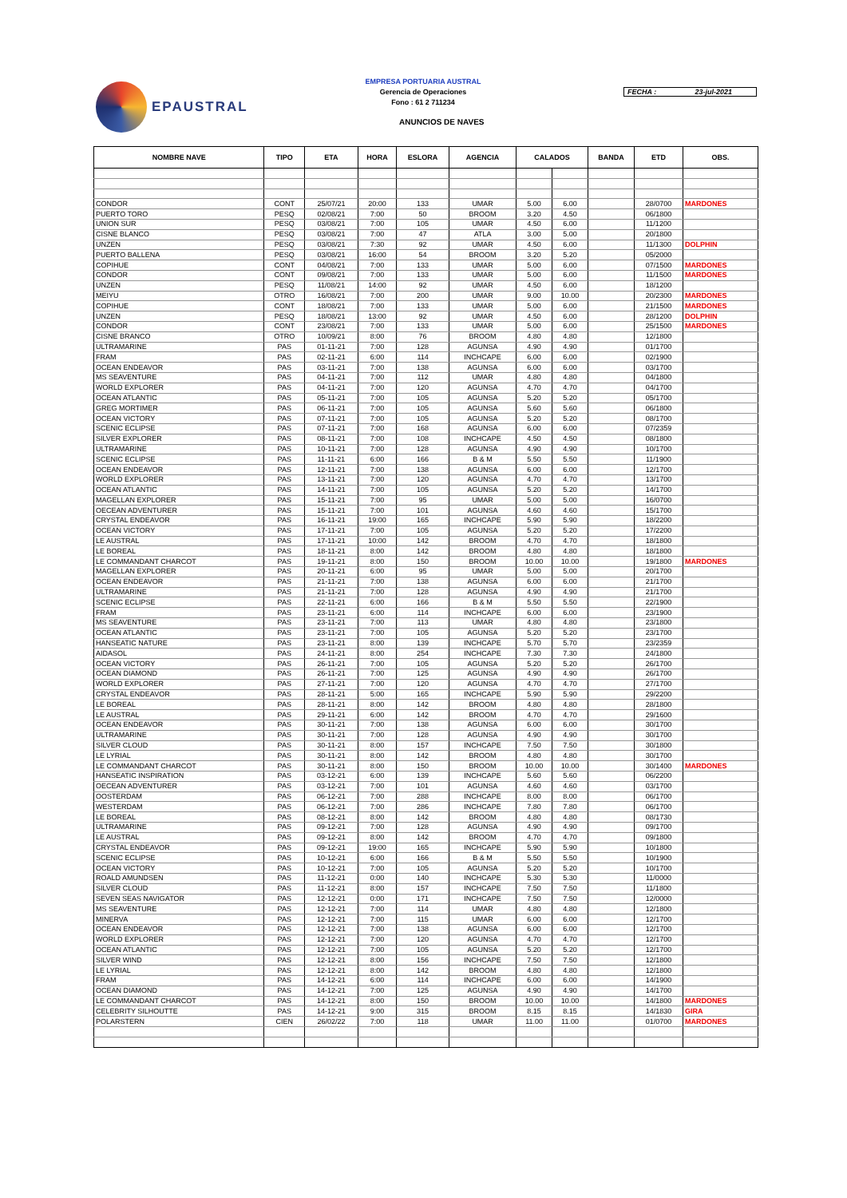EPAUSTRAL
EMPRESA PORTUARIA AUSTRAL
Gerencia de Operaciones
Fono : 61 2 711234
FECHA : 23-jul-2021
ANUNCIOS DE NAVES
| NOMBRE NAVE | TIPO | ETA | HORA | ESLORA | AGENCIA | CALADOS | | BANDA | ETD | OBS. |
| --- | --- | --- | --- | --- | --- | --- | --- | --- | --- | --- |
| CONDOR | CONT | 25/07/21 | 20:00 | 133 | UMAR | 5.00 | 6.00 | | 28/0700 | MARDONES |
| PUERTO TORO | PESQ | 02/08/21 | 7:00 | 50 | BROOM | 3.20 | 4.50 | | 06/1800 | |
| UNION SUR | PESQ | 03/08/21 | 7:00 | 105 | UMAR | 4.50 | 6.00 | | 11/1200 | |
| CISNE BLANCO | PESQ | 03/08/21 | 7:00 | 47 | ATLA | 3.00 | 5.00 | | 20/1800 | |
| UNZEN | PESQ | 03/08/21 | 7:30 | 92 | UMAR | 4.50 | 6.00 | | 11/1300 | DOLPHIN |
| PUERTO BALLENA | PESQ | 03/08/21 | 16:00 | 54 | BROOM | 3.20 | 5.20 | | 05/2000 | |
| COPIHUE | CONT | 04/08/21 | 7:00 | 133 | UMAR | 5.00 | 6.00 | | 07/1500 | MARDONES |
| CONDOR | CONT | 09/08/21 | 7:00 | 133 | UMAR | 5.00 | 6.00 | | 11/1500 | MARDONES |
| UNZEN | PESQ | 11/08/21 | 14:00 | 92 | UMAR | 4.50 | 6.00 | | 18/1200 | |
| MEIYU | OTRO | 16/08/21 | 7:00 | 200 | UMAR | 9.00 | 10.00 | | 20/2300 | MARDONES |
| COPIHUE | CONT | 18/08/21 | 7:00 | 133 | UMAR | 5.00 | 6.00 | | 21/1500 | MARDONES |
| UNZEN | PESQ | 18/08/21 | 13:00 | 92 | UMAR | 4.50 | 6.00 | | 28/1200 | DOLPHIN |
| CONDOR | CONT | 23/08/21 | 7:00 | 133 | UMAR | 5.00 | 6.00 | | 25/1500 | MARDONES |
| CISNE BRANCO | OTRO | 10/09/21 | 8:00 | 76 | BROOM | 4.80 | 4.80 | | 12/1800 | |
| ULTRAMARINE | PAS | 01-11-21 | 7:00 | 128 | AGUNSA | 4.90 | 4.90 | | 01/1700 | |
| FRAM | PAS | 02-11-21 | 6:00 | 114 | INCHCAPE | 6.00 | 6.00 | | 02/1900 | |
| OCEAN ENDEAVOR | PAS | 03-11-21 | 7:00 | 138 | AGUNSA | 6.00 | 6.00 | | 03/1700 | |
| MS SEAVENTURE | PAS | 04-11-21 | 7:00 | 112 | UMAR | 4.80 | 4.80 | | 04/1800 | |
| WORLD EXPLORER | PAS | 04-11-21 | 7:00 | 120 | AGUNSA | 4.70 | 4.70 | | 04/1700 | |
| OCEAN ATLANTIC | PAS | 05-11-21 | 7:00 | 105 | AGUNSA | 5.20 | 5.20 | | 05/1700 | |
| GREG MORTIMER | PAS | 06-11-21 | 7:00 | 105 | AGUNSA | 5.60 | 5.60 | | 06/1800 | |
| OCEAN VICTORY | PAS | 07-11-21 | 7:00 | 105 | AGUNSA | 5.20 | 5.20 | | 08/1700 | |
| SCENIC ECLIPSE | PAS | 07-11-21 | 7:00 | 168 | AGUNSA | 6.00 | 6.00 | | 07/2359 | |
| SILVER EXPLORER | PAS | 08-11-21 | 7:00 | 108 | INCHCAPE | 4.50 | 4.50 | | 08/1800 | |
| ULTRAMARINE | PAS | 10-11-21 | 7:00 | 128 | AGUNSA | 4.90 | 4.90 | | 10/1700 | |
| SCENIC ECLIPSE | PAS | 11-11-21 | 6:00 | 166 | B & M | 5.50 | 5.50 | | 11/1900 | |
| OCEAN ENDEAVOR | PAS | 12-11-21 | 7:00 | 138 | AGUNSA | 6.00 | 6.00 | | 12/1700 | |
| WORLD EXPLORER | PAS | 13-11-21 | 7:00 | 120 | AGUNSA | 4.70 | 4.70 | | 13/1700 | |
| OCEAN ATLANTIC | PAS | 14-11-21 | 7:00 | 105 | AGUNSA | 5.20 | 5.20 | | 14/1700 | |
| MAGELLAN EXPLORER | PAS | 15-11-21 | 7:00 | 95 | UMAR | 5.00 | 5.00 | | 16/0700 | |
| OECEAN ADVENTURER | PAS | 15-11-21 | 7:00 | 101 | AGUNSA | 4.60 | 4.60 | | 15/1700 | |
| CRYSTAL ENDEAVOR | PAS | 16-11-21 | 19:00 | 165 | INCHCAPE | 5.90 | 5.90 | | 18/2200 | |
| OCEAN VICTORY | PAS | 17-11-21 | 7:00 | 105 | AGUNSA | 5.20 | 5.20 | | 17/2200 | |
| LE AUSTRAL | PAS | 17-11-21 | 10:00 | 142 | BROOM | 4.70 | 4.70 | | 18/1800 | |
| LE BOREAL | PAS | 18-11-21 | 8:00 | 142 | BROOM | 4.80 | 4.80 | | 18/1800 | |
| LE COMMANDANT CHARCOT | PAS | 19-11-21 | 8:00 | 150 | BROOM | 10.00 | 10.00 | | 19/1800 | MARDONES |
| MAGELLAN EXPLORER | PAS | 20-11-21 | 6:00 | 95 | UMAR | 5.00 | 5.00 | | 20/1700 | |
| OCEAN ENDEAVOR | PAS | 21-11-21 | 7:00 | 138 | AGUNSA | 6.00 | 6.00 | | 21/1700 | |
| ULTRAMARINE | PAS | 21-11-21 | 7:00 | 128 | AGUNSA | 4.90 | 4.90 | | 21/1700 | |
| SCENIC ECLIPSE | PAS | 22-11-21 | 6:00 | 166 | B & M | 5.50 | 5.50 | | 22/1900 | |
| FRAM | PAS | 23-11-21 | 6:00 | 114 | INCHCAPE | 6.00 | 6.00 | | 23/1900 | |
| MS SEAVENTURE | PAS | 23-11-21 | 7:00 | 113 | UMAR | 4.80 | 4.80 | | 23/1800 | |
| OCEAN ATLANTIC | PAS | 23-11-21 | 7:00 | 105 | AGUNSA | 5.20 | 5.20 | | 23/1700 | |
| HANSEATIC NATURE | PAS | 23-11-21 | 8:00 | 139 | INCHCAPE | 5.70 | 5.70 | | 23/2359 | |
| AIDASOL | PAS | 24-11-21 | 8:00 | 254 | INCHCAPE | 7.30 | 7.30 | | 24/1800 | |
| OCEAN VICTORY | PAS | 26-11-21 | 7:00 | 105 | AGUNSA | 5.20 | 5.20 | | 26/1700 | |
| OCEAN DIAMOND | PAS | 26-11-21 | 7:00 | 125 | AGUNSA | 4.90 | 4.90 | | 26/1700 | |
| WORLD EXPLORER | PAS | 27-11-21 | 7:00 | 120 | AGUNSA | 4.70 | 4.70 | | 27/1700 | |
| CRYSTAL ENDEAVOR | PAS | 28-11-21 | 5:00 | 165 | INCHCAPE | 5.90 | 5.90 | | 29/2200 | |
| LE BOREAL | PAS | 28-11-21 | 8:00 | 142 | BROOM | 4.80 | 4.80 | | 28/1800 | |
| LE AUSTRAL | PAS | 29-11-21 | 6:00 | 142 | BROOM | 4.70 | 4.70 | | 29/1600 | |
| OCEAN ENDEAVOR | PAS | 30-11-21 | 7:00 | 138 | AGUNSA | 6.00 | 6.00 | | 30/1700 | |
| ULTRAMARINE | PAS | 30-11-21 | 7:00 | 128 | AGUNSA | 4.90 | 4.90 | | 30/1700 | |
| SILVER CLOUD | PAS | 30-11-21 | 8:00 | 157 | INCHCAPE | 7.50 | 7.50 | | 30/1800 | |
| LE LYRIAL | PAS | 30-11-21 | 8:00 | 142 | BROOM | 4.80 | 4.80 | | 30/1700 | |
| LE COMMANDANT CHARCOT | PAS | 30-11-21 | 8:00 | 150 | BROOM | 10.00 | 10.00 | | 30/1400 | MARDONES |
| HANSEATIC INSPIRATION | PAS | 03-12-21 | 6:00 | 139 | INCHCAPE | 5.60 | 5.60 | | 06/2200 | |
| OECEAN ADVENTURER | PAS | 03-12-21 | 7:00 | 101 | AGUNSA | 4.60 | 4.60 | | 03/1700 | |
| OOSTERDAM | PAS | 06-12-21 | 7:00 | 288 | INCHCAPE | 8.00 | 8.00 | | 06/1700 | |
| WESTERDAM | PAS | 06-12-21 | 7:00 | 286 | INCHCAPE | 7.80 | 7.80 | | 06/1700 | |
| LE BOREAL | PAS | 08-12-21 | 8:00 | 142 | BROOM | 4.80 | 4.80 | | 08/1730 | |
| ULTRAMARINE | PAS | 09-12-21 | 7:00 | 128 | AGUNSA | 4.90 | 4.90 | | 09/1700 | |
| LE AUSTRAL | PAS | 09-12-21 | 8:00 | 142 | BROOM | 4.70 | 4.70 | | 09/1800 | |
| CRYSTAL ENDEAVOR | PAS | 09-12-21 | 19:00 | 165 | INCHCAPE | 5.90 | 5.90 | | 10/1800 | |
| SCENIC ECLIPSE | PAS | 10-12-21 | 6:00 | 166 | B & M | 5.50 | 5.50 | | 10/1900 | |
| OCEAN VICTORY | PAS | 10-12-21 | 7:00 | 105 | AGUNSA | 5.20 | 5.20 | | 10/1700 | |
| ROALD AMUNDSEN | PAS | 11-12-21 | 0:00 | 140 | INCHCAPE | 5.30 | 5.30 | | 11/0000 | |
| SILVER CLOUD | PAS | 11-12-21 | 8:00 | 157 | INCHCAPE | 7.50 | 7.50 | | 11/1800 | |
| SEVEN SEAS NAVIGATOR | PAS | 12-12-21 | 0:00 | 171 | INCHCAPE | 7.50 | 7.50 | | 12/0000 | |
| MS SEAVENTURE | PAS | 12-12-21 | 7:00 | 114 | UMAR | 4.80 | 4.80 | | 12/1800 | |
| MINERVA | PAS | 12-12-21 | 7:00 | 115 | UMAR | 6.00 | 6.00 | | 12/1700 | |
| OCEAN ENDEAVOR | PAS | 12-12-21 | 7:00 | 138 | AGUNSA | 6.00 | 6.00 | | 12/1700 | |
| WORLD EXPLORER | PAS | 12-12-21 | 7:00 | 120 | AGUNSA | 4.70 | 4.70 | | 12/1700 | |
| OCEAN ATLANTIC | PAS | 12-12-21 | 7:00 | 105 | AGUNSA | 5.20 | 5.20 | | 12/1700 | |
| SILVER WIND | PAS | 12-12-21 | 8:00 | 156 | INCHCAPE | 7.50 | 7.50 | | 12/1800 | |
| LE LYRIAL | PAS | 12-12-21 | 8:00 | 142 | BROOM | 4.80 | 4.80 | | 12/1800 | |
| FRAM | PAS | 14-12-21 | 6:00 | 114 | INCHCAPE | 6.00 | 6.00 | | 14/1900 | |
| OCEAN DIAMOND | PAS | 14-12-21 | 7:00 | 125 | AGUNSA | 4.90 | 4.90 | | 14/1700 | |
| LE COMMANDANT CHARCOT | PAS | 14-12-21 | 8:00 | 150 | BROOM | 10.00 | 10.00 | | 14/1800 | MARDONES |
| CELEBRITY SILHOUTTE | PAS | 14-12-21 | 9:00 | 315 | BROOM | 8.15 | 8.15 | | 14/1830 | GIRA |
| POLARSTERN | CIEN | 26/02/22 | 7:00 | 118 | UMAR | 11.00 | 11.00 | | 01/0700 | MARDONES |